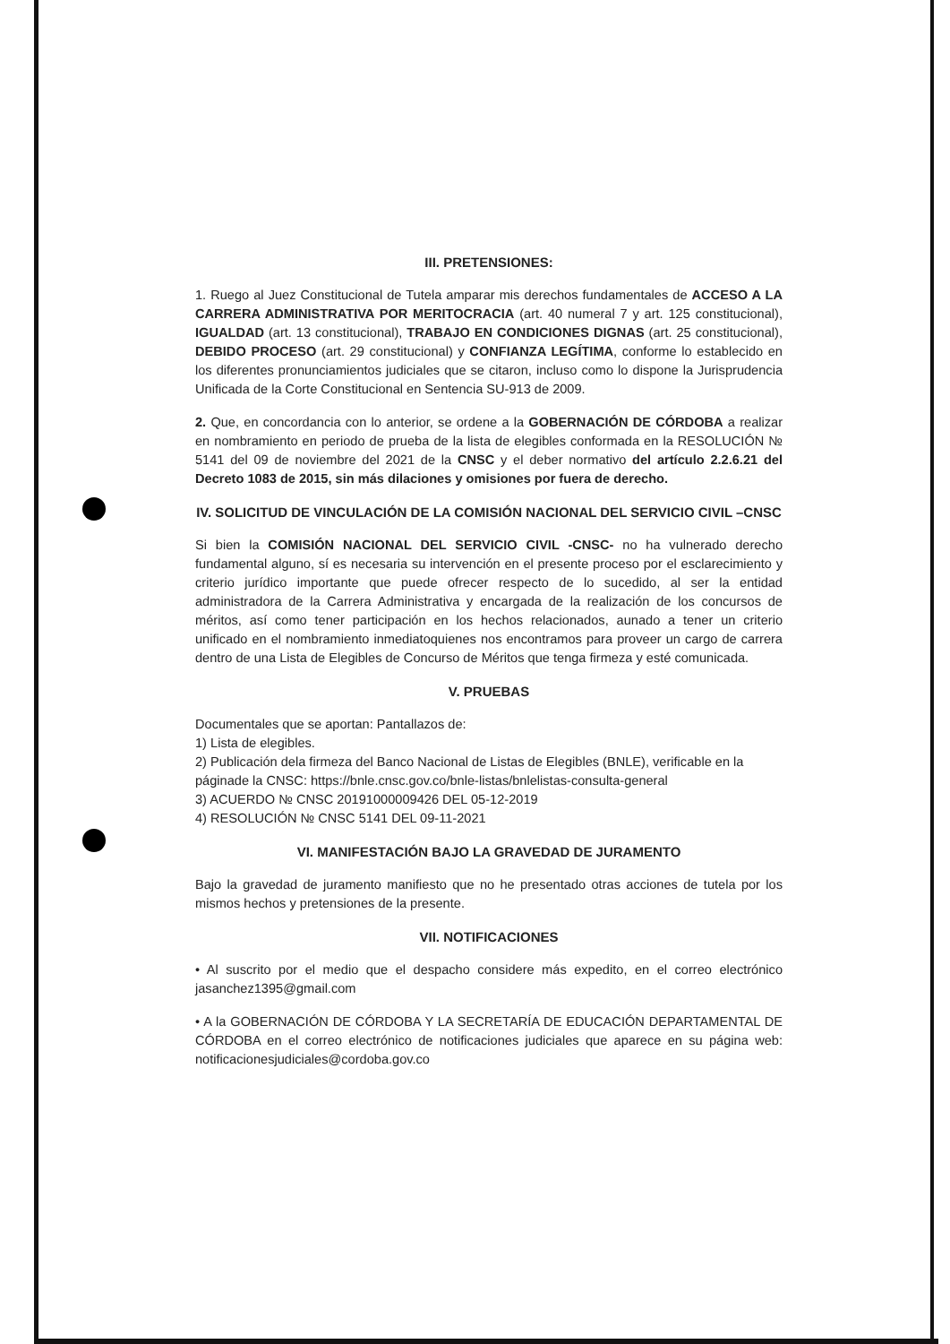III. PRETENSIONES:
1. Ruego al Juez Constitucional de Tutela amparar mis derechos fundamentales de ACCESO A LA CARRERA ADMINISTRATIVA POR MERITOCRACIA (art. 40 numeral 7 y art. 125 constitucional), IGUALDAD (art. 13 constitucional), TRABAJO EN CONDICIONES DIGNAS (art. 25 constitucional), DEBIDO PROCESO (art. 29 constitucional) y CONFIANZA LEGÍTIMA, conforme lo establecido en los diferentes pronunciamientos judiciales que se citaron, incluso como lo dispone la Jurisprudencia Unificada de la Corte Constitucional en Sentencia SU-913 de 2009.
2. Que, en concordancia con lo anterior, se ordene a la GOBERNACIÓN DE CÓRDOBA a realizar en nombramiento en periodo de prueba de la lista de elegibles conformada en la RESOLUCIÓN № 5141 del 09 de noviembre del 2021 de la CNSC y el deber normativo del artículo 2.2.6.21 del Decreto 1083 de 2015, sin más dilaciones y omisiones por fuera de derecho.
IV. SOLICITUD DE VINCULACIÓN DE LA COMISIÓN NACIONAL DEL SERVICIO CIVIL –CNSC
Si bien la COMISIÓN NACIONAL DEL SERVICIO CIVIL -CNSC- no ha vulnerado derecho fundamental alguno, sí es necesaria su intervención en el presente proceso por el esclarecimiento y criterio jurídico importante que puede ofrecer respecto de lo sucedido, al ser la entidad administradora de la Carrera Administrativa y encargada de la realización de los concursos de méritos, así como tener participación en los hechos relacionados, aunado a tener un criterio unificado en el nombramiento inmediatoquienes nos encontramos para proveer un cargo de carrera dentro de una Lista de Elegibles de Concurso de Méritos que tenga firmeza y esté comunicada.
V. PRUEBAS
Documentales que se aportan: Pantallazos de:
1) Lista de elegibles.
2) Publicación dela firmeza del Banco Nacional de Listas de Elegibles (BNLE), verificable en la páginade la CNSC: https://bnle.cnsc.gov.co/bnle-listas/bnlelistas-consulta-general
3) ACUERDO № CNSC 20191000009426 DEL 05-12-2019
4) RESOLUCIÓN № CNSC 5141 DEL 09-11-2021
VI. MANIFESTACIÓN BAJO LA GRAVEDAD DE JURAMENTO
Bajo la gravedad de juramento manifiesto que no he presentado otras acciones de tutela por los mismos hechos y pretensiones de la presente.
VII. NOTIFICACIONES
• Al suscrito por el medio que el despacho considere más expedito, en el correo electrónico jasanchez1395@gmail.com
• A la GOBERNACIÓN DE CÓRDOBA Y LA SECRETARÍA DE EDUCACIÓN DEPARTAMENTAL DE CÓRDOBA en el correo electrónico de notificaciones judiciales que aparece en su página web: notificacionesjudiciales@cordoba.gov.co